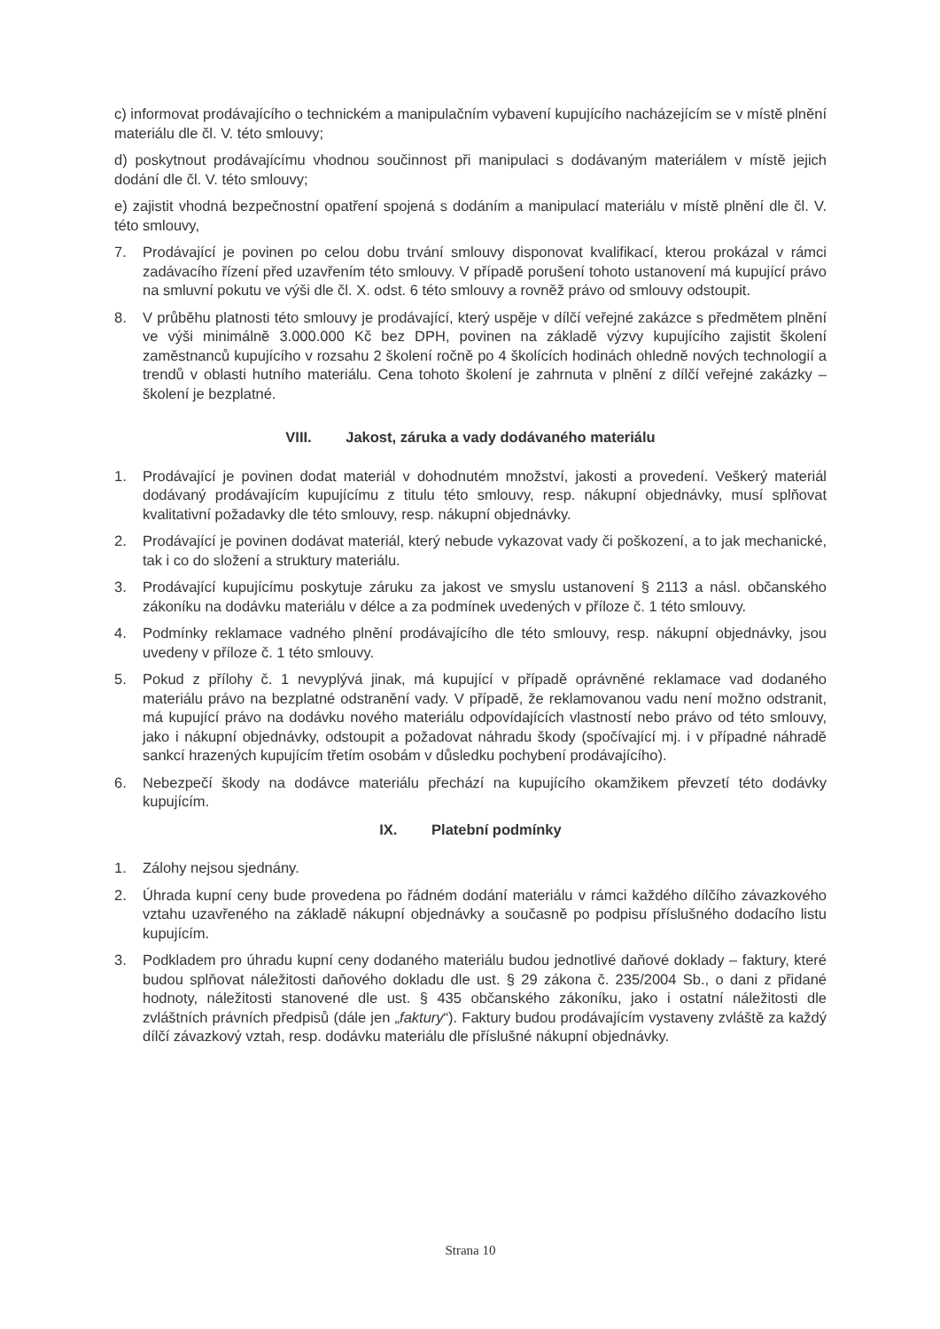c) informovat prodávajícího o technickém a manipulačním vybavení kupujícího nacházejícím se v místě plnění materiálu dle čl. V. této smlouvy;
d) poskytnout prodávajícímu vhodnou součinnost při manipulaci s dodávaným materiálem v místě jejich dodání dle čl. V. této smlouvy;
e) zajistit vhodná bezpečnostní opatření spojená s dodáním a manipulací materiálu v místě plnění dle čl. V. této smlouvy,
7. Prodávající je povinen po celou dobu trvání smlouvy disponovat kvalifikací, kterou prokázal v rámci zadávacího řízení před uzavřením této smlouvy. V případě porušení tohoto ustanovení má kupující právo na smluvní pokutu ve výši dle čl. X. odst. 6 této smlouvy a rovněž právo od smlouvy odstoupit.
8. V průběhu platnosti této smlouvy je prodávající, který uspěje v dílčí veřejné zakázce s předmětem plnění ve výši minimálně 3.000.000 Kč bez DPH, povinen na základě výzvy kupujícího zajistit školení zaměstnanců kupujícího v rozsahu 2 školení ročně po 4 školících hodinách ohledně nových technologií a trendů v oblasti hutního materiálu. Cena tohoto školení je zahrnuta v plnění z dílčí veřejné zakázky – školení je bezplatné.
VIII. Jakost, záruka a vady dodávaného materiálu
1. Prodávající je povinen dodat materiál v dohodnutém množství, jakosti a provedení. Veškerý materiál dodávaný prodávajícím kupujícímu z titulu této smlouvy, resp. nákupní objednávky, musí splňovat kvalitativní požadavky dle této smlouvy, resp. nákupní objednávky.
2. Prodávající je povinen dodávat materiál, který nebude vykazovat vady či poškození, a to jak mechanické, tak i co do složení a struktury materiálu.
3. Prodávající kupujícímu poskytuje záruku za jakost ve smyslu ustanovení § 2113 a násl. občanského zákoníku na dodávku materiálu v délce a za podmínek uvedených v příloze č. 1 této smlouvy.
4. Podmínky reklamace vadného plnění prodávajícího dle této smlouvy, resp. nákupní objednávky, jsou uvedeny v příloze č. 1 této smlouvy.
5. Pokud z přílohy č. 1 nevyplývá jinak, má kupující v případě oprávněné reklamace vad dodaného materiálu právo na bezplatné odstranění vady. V případě, že reklamovanou vadu není možno odstranit, má kupující právo na dodávku nového materiálu odpovídajících vlastností nebo právo od této smlouvy, jako i nákupní objednávky, odstoupit a požadovat náhradu škody (spočívající mj. i v případné náhradě sankcí hrazených kupujícím třetím osobám v důsledku pochybení prodávajícího).
6. Nebezpečí škody na dodávce materiálu přechází na kupujícího okamžikem převzetí této dodávky kupujícím.
IX. Platební podmínky
1. Zálohy nejsou sjednány.
2. Úhrada kupní ceny bude provedena po řádném dodání materiálu v rámci každého dílčího závazkového vztahu uzavřeného na základě nákupní objednávky a současně po podpisu příslušného dodacího listu kupujícím.
3. Podkladem pro úhradu kupní ceny dodaného materiálu budou jednotlivé daňové doklady – faktury, které budou splňovat náležitosti daňového dokladu dle ust. § 29 zákona č. 235/2004 Sb., o dani z přidané hodnoty, náležitosti stanovené dle ust. § 435 občanského zákoníku, jako i ostatní náležitosti dle zvláštních právních předpisů (dále jen „faktury“). Faktury budou prodávajícím vystaveny zvláště za každý dílčí závazkový vztah, resp. dodávku materiálu dle příslušné nákupní objednávky.
Strana 10